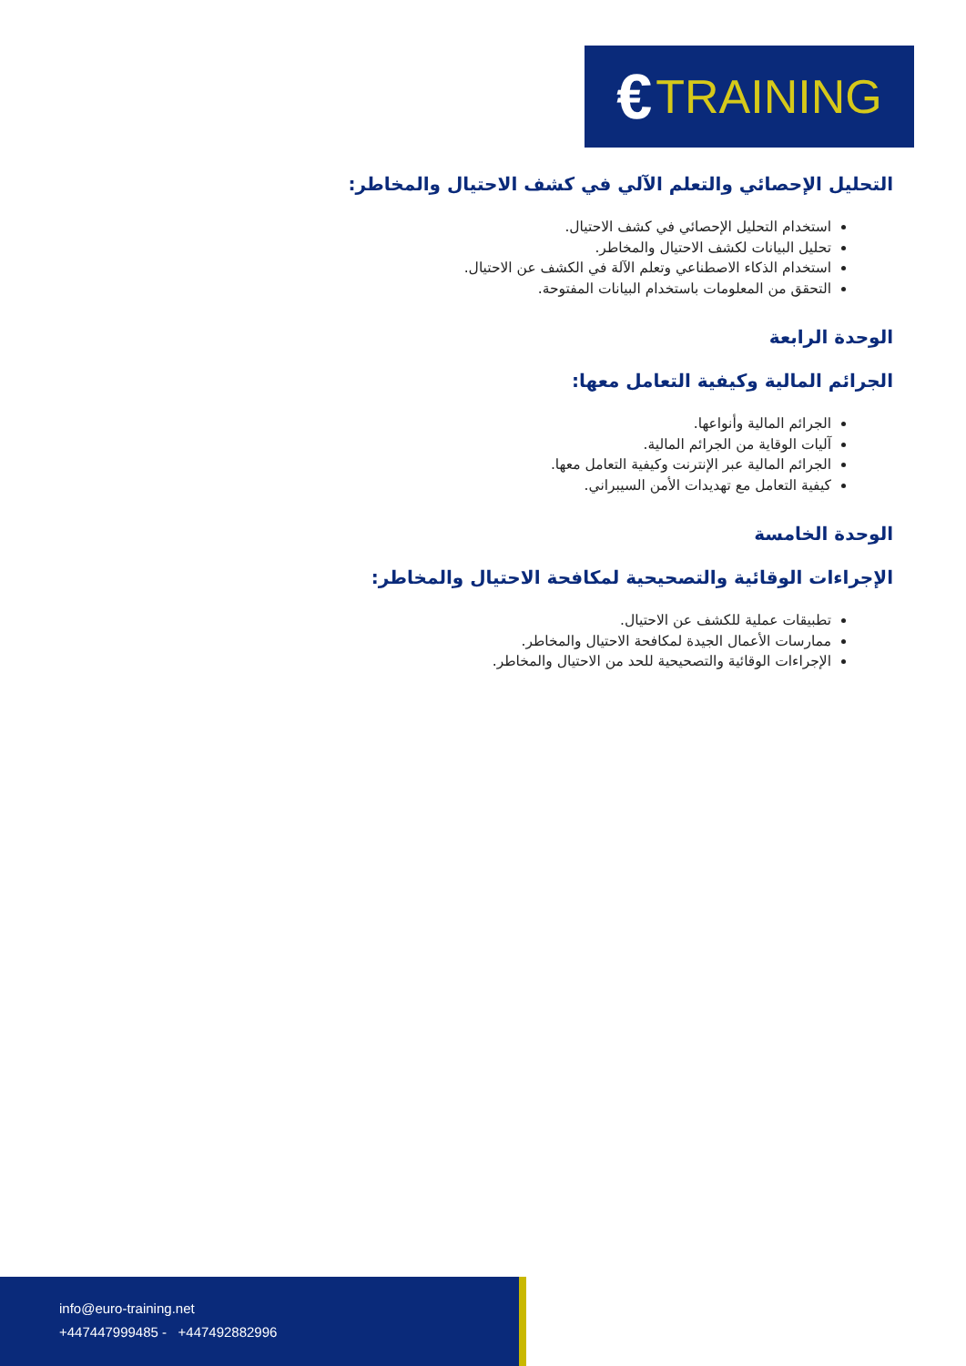€ TRAINING
التحليل الإحصائي والتعلم الآلي في كشف الاحتيال والمخاطر:
استخدام التحليل الإحصائي في كشف الاحتيال.
تحليل البيانات لكشف الاحتيال والمخاطر.
استخدام الذكاء الاصطناعي وتعلم الآلة في الكشف عن الاحتيال.
التحقق من المعلومات باستخدام البيانات المفتوحة.
الوحدة الرابعة
الجرائم المالية وكيفية التعامل معها:
الجرائم المالية وأنواعها.
آليات الوقاية من الجرائم المالية.
الجرائم المالية عبر الإنترنت وكيفية التعامل معها.
كيفية التعامل مع تهديدات الأمن السيبراني.
الوحدة الخامسة
الإجراءات الوقائية والتصحيحية لمكافحة الاحتيال والمخاطر:
تطبيقات عملية للكشف عن الاحتيال.
ممارسات الأعمال الجيدة لمكافحة الاحتيال والمخاطر.
الإجراءات الوقائية والتصحيحية للحد من الاحتيال والمخاطر.
info@euro-training.net
+447447999485 - +447492882996